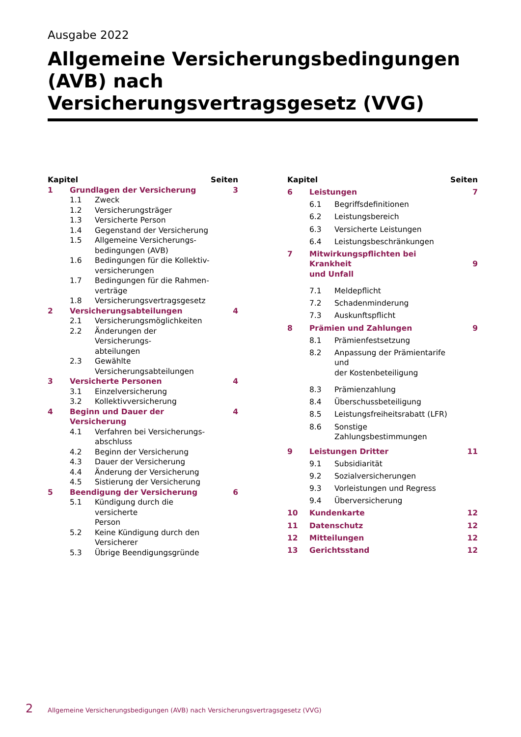Ausgabe 2022
Allgemeine Versicherungsbedingungen (AVB) nach Versicherungsvertragsgesetz (VVG)
| Kapitel | | | Seiten |
| --- | --- | --- | --- |
| 1 | Grundlagen der Versicherung | | 3 |
| | 1.1 | Zweck | |
| | 1.2 | Versicherungsträger | |
| | 1.3 | Versicherte Person | |
| | 1.4 | Gegenstand der Versicherung | |
| | 1.5 | Allgemeine Versicherungs- bedingungen (AVB) | |
| | 1.6 | Bedingungen für die Kollektiv- versicherungen | |
| | 1.7 | Bedingungen für die Rahmen- verträge | |
| | 1.8 | Versicherungsvertragsgesetz | |
| 2 | Versicherungsabteilungen | | 4 |
| | 2.1 | Versicherungsmöglichkeiten | |
| | 2.2 | Änderungen der Versicherungs- abteilungen | |
| | 2.3 | Gewählte Versicherungsabteilungen | |
| 3 | Versicherte Personen | | 4 |
| | 3.1 | Einzelversicherung | |
| | 3.2 | Kollektivversicherung | |
| 4 | Beginn und Dauer der Versicherung | | 4 |
| | 4.1 | Verfahren bei Versicherungs- abschluss | |
| | 4.2 | Beginn der Versicherung | |
| | 4.3 | Dauer der Versicherung | |
| | 4.4 | Änderung der Versicherung | |
| | 4.5 | Sistierung der Versicherung | |
| 5 | Beendigung der Versicherung | | 6 |
| | 5.1 | Kündigung durch die versicherte Person | |
| | 5.2 | Keine Kündigung durch den Versicherer | |
| | 5.3 | Übrige Beendigungsgründe | |
| Kapitel | | | Seiten |
| --- | --- | --- | --- |
| 6 | Leistungen | | 7 |
| | 6.1 | Begriffsdefinitionen | |
| | 6.2 | Leistungsbereich | |
| | 6.3 | Versicherte Leistungen | |
| | 6.4 | Leistungsbeschränkungen | |
| 7 | Mitwirkungspflichten bei Krankheit und Unfall | | 9 |
| | 7.1 | Meldepflicht | |
| | 7.2 | Schadenminderung | |
| | 7.3 | Auskunftspflicht | |
| 8 | Prämien und Zahlungen | | 9 |
| | 8.1 | Prämienfestsetzung | |
| | 8.2 | Anpassung der Prämientarife und der Kostenbeteiligung | |
| | 8.3 | Prämienzahlung | |
| | 8.4 | Überschussbeteiligung | |
| | 8.5 | Leistungsfreiheitsrabatt (LFR) | |
| | 8.6 | Sonstige Zahlungsbestimmungen | |
| 9 | Leistungen Dritter | | 11 |
| | 9.1 | Subsidiarität | |
| | 9.2 | Sozialversicherungen | |
| | 9.3 | Vorleistungen und Regress | |
| | 9.4 | Überversicherung | |
| 10 | Kundenkarte | | 12 |
| 11 | Datenschutz | | 12 |
| 12 | Mitteilungen | | 12 |
| 13 | Gerichtsstand | | 12 |
2 Allgemeine Versicherungsbedigungen (AVB) nach Versicherungsvertragsgesetz (VVG)